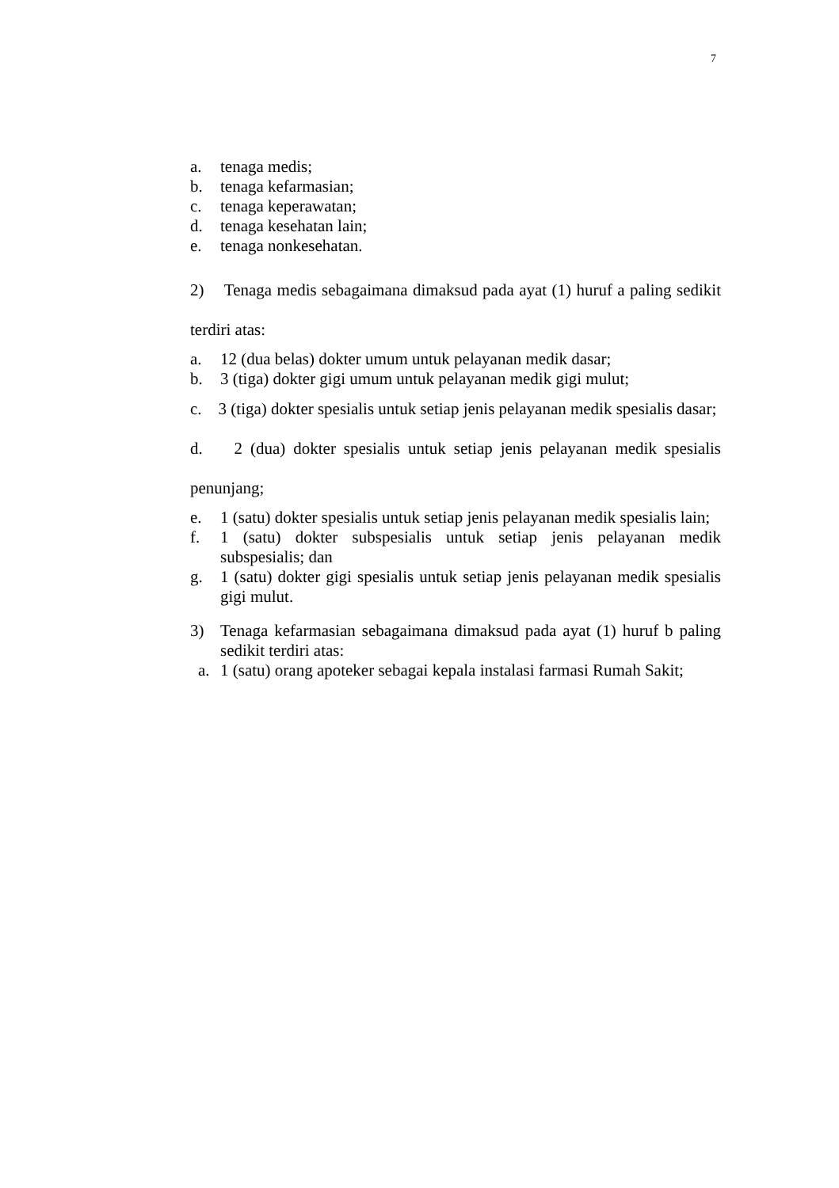7
a. tenaga medis;
b. tenaga kefarmasian;
c. tenaga keperawatan;
d. tenaga kesehatan lain;
e. tenaga nonkesehatan.
2) Tenaga medis sebagaimana dimaksud pada ayat (1) huruf a paling sedikit terdiri atas:
a. 12 (dua belas) dokter umum untuk pelayanan medik dasar;
b. 3 (tiga) dokter gigi umum untuk pelayanan medik gigi mulut;
c. 3 (tiga) dokter spesialis untuk setiap jenis pelayanan medik spesialis dasar;
d. 2 (dua) dokter spesialis untuk setiap jenis pelayanan medik spesialis penunjang;
e. 1 (satu) dokter spesialis untuk setiap jenis pelayanan medik spesialis lain;
f. 1 (satu) dokter subspesialis untuk setiap jenis pelayanan medik subspesialis; dan
g. 1 (satu) dokter gigi spesialis untuk setiap jenis pelayanan medik spesialis gigi mulut.
3) Tenaga kefarmasian sebagaimana dimaksud pada ayat (1) huruf b paling sedikit terdiri atas:
a. 1 (satu) orang apoteker sebagai kepala instalasi farmasi Rumah Sakit;